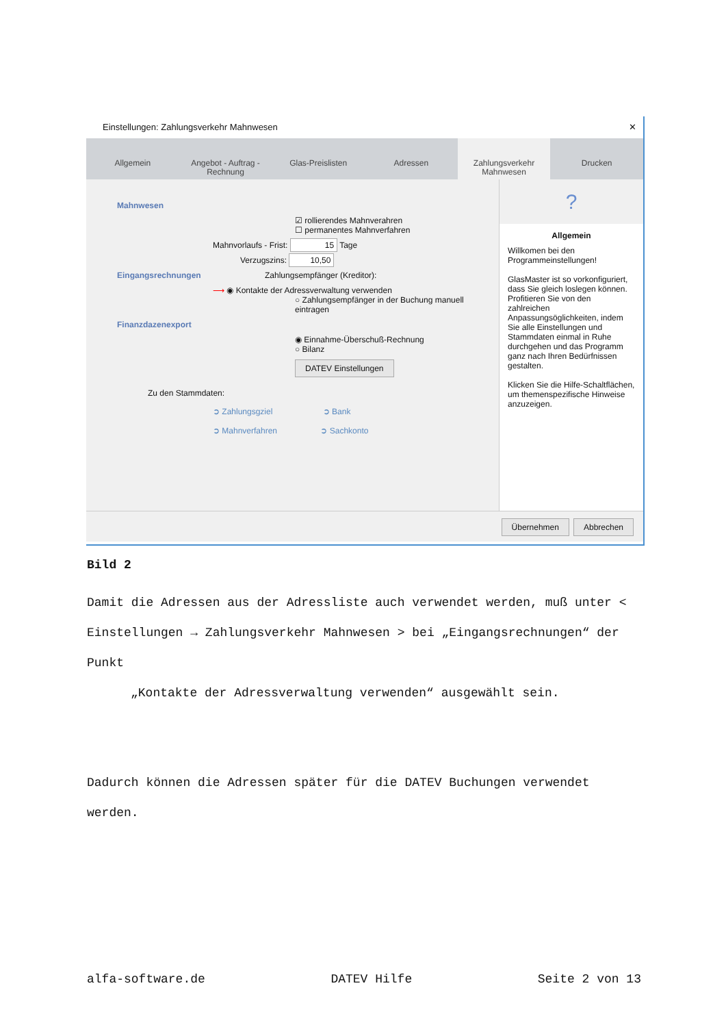Einstellungen: Zahlungsverkehr Mahnwesen ✕
Allgemein Angebot - Auftrag - Rechnung Glas-Preislisten Adressen Zahlungsverkehr Mahnwesen Drucken
Mahnwesen
☑ rollierendes Mahnverahren
☐ permanentes Mahnverfahren
Mahnvorlaufs - Frist: 15 Tage
Verzugszins: 10,50
Eingangsrechnungen Zahlungsempfänger (Kreditor):
⟶ ◉ Kontakte der Adressverwaltung verwenden
○ Zahlungsempfänger in der Buchung manuell eintragen
Finanzdazenexport
◉ Einnahme-Überschuß-Rechnung
○ Bilanz
DATEV Einstellungen
Zu den Stammdaten:
➲ Zahlungsgziel ➲ Bank
➲ Mahnverfahren ➲ Sachkonto
?
Allgemein
Willkomen bei den Programmeinstellungen!
GlasMaster ist so vorkonfiguriert, dass Sie gleich loslegen können. Profitieren Sie von den zahlreichen Anpassungsöglichkeiten, indem Sie alle Einstellungen und Stammdaten einmal in Ruhe durchgehen und das Programm ganz nach Ihren Bedürfnissen gestalten.
Klicken Sie die Hilfe-Schaltflächen, um themenspezifische Hinweise anzuzeigen.
Übernehmen Abbrechen
Bild 2
Damit die Adressen aus der Adressliste auch verwendet werden, muß unter < Einstellungen → Zahlungsverkehr Mahnwesen > bei „Eingangsrechnungen“ der Punkt
„Kontakte der Adressverwaltung verwenden“ ausgewählt sein.
Dadurch können die Adressen später für die DATEV Buchungen verwendet werden.
alfa-software.de DATEV Hilfe Seite 2 von 13